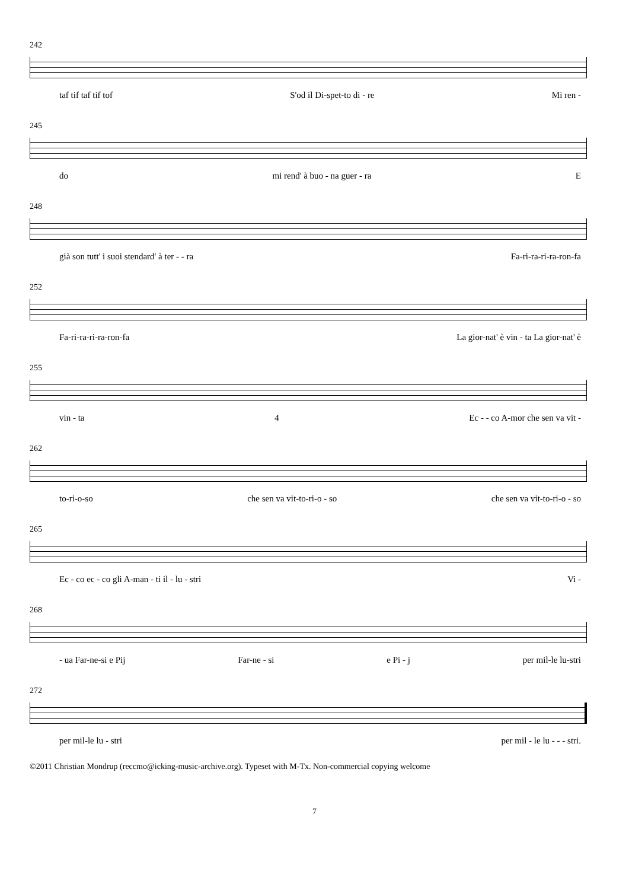242
taf tif taf tif tof S'od il Di-spet-to di - re Mi ren -
245
do mi rend' à buo - na guer - ra E
248
già son tutt' i suoi stendard' à ter - - ra Fa-ri-ra-ri-ra-ron-fa
252
Fa-ri-ra-ri-ra-ron-fa La gior-nat' è vin - ta La gior-nat' è
255
vin - ta 4 Ec - - co A-mor che sen va vit -
262
to-ri-o-so che sen va vit-to-ri-o - so che sen va vit-to-ri-o - so
265
Ec - co ec - co gli A-man - ti il - lu - stri Vi -
268
- ua Far-ne-si e Pij Far-ne - si e Pi - j per mil-le lu-stri
272
per mil-le lu - stri per mil - le lu - - - stri.
©2011 Christian Mondrup (reccmo@icking-music-archive.org). Typeset with M-Tx. Non-commercial copying welcome
7